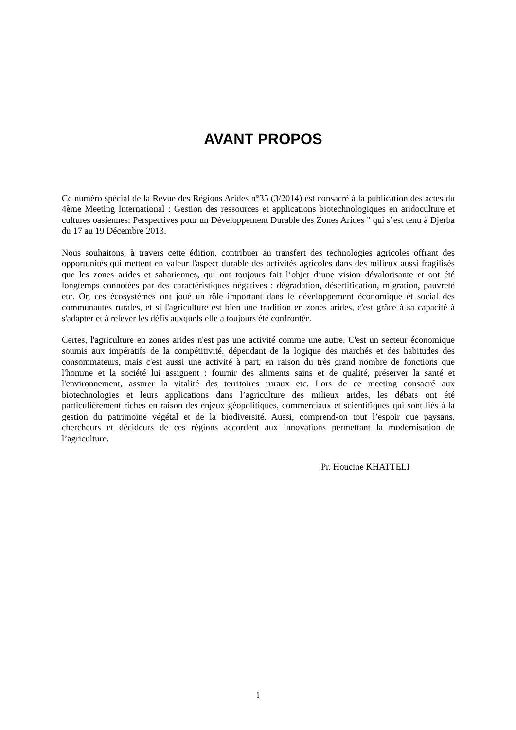AVANT PROPOS
Ce numéro spécial de la Revue des Régions Arides n°35 (3/2014) est consacré à la publication des actes du 4ème Meeting International : Gestion des ressources et applications biotechnologiques en aridoculture et cultures oasiennes: Perspectives pour un Développement Durable des Zones Arides " qui s’est tenu à Djerba du 17 au 19 Décembre 2013.
Nous souhaitons, à travers cette édition, contribuer au transfert des technologies agricoles offrant des opportunités qui mettent en valeur l'aspect durable des activités agricoles dans des milieux aussi fragilisés que les zones arides et sahariennes, qui ont toujours fait l’objet d’une vision dévalorisante et ont été longtemps connotées par des caractéristiques négatives : dégradation, désertification, migration, pauvreté etc. Or, ces écosystèmes ont joué un rôle important dans le développement économique et social des communautés rurales, et si l'agriculture est bien une tradition en zones arides, c'est grâce à sa capacité à s'adapter et à relever les défis auxquels elle a toujours été confrontée.
Certes, l'agriculture en zones arides n'est pas une activité comme une autre. C'est un secteur économique soumis aux impératifs de la compétitivité, dépendant de la logique des marchés et des habitudes des consommateurs, mais c'est aussi une activité à part, en raison du très grand nombre de fonctions que l'homme et la société lui assignent : fournir des aliments sains et de qualité, préserver la santé et l'environnement, assurer la vitalité des territoires ruraux etc. Lors de ce meeting consacré aux biotechnologies et leurs applications dans l’agriculture des milieux arides, les débats ont été particulièrement riches en raison des enjeux géopolitiques, commerciaux et scientifiques qui sont liés à la gestion du patrimoine végétal et de la biodiversité. Aussi, comprend-on tout l’espoir que paysans, chercheurs et décideurs de ces régions accordent aux innovations permettant la modernisation de l’agriculture.
Pr. Houcine KHATTELI
i